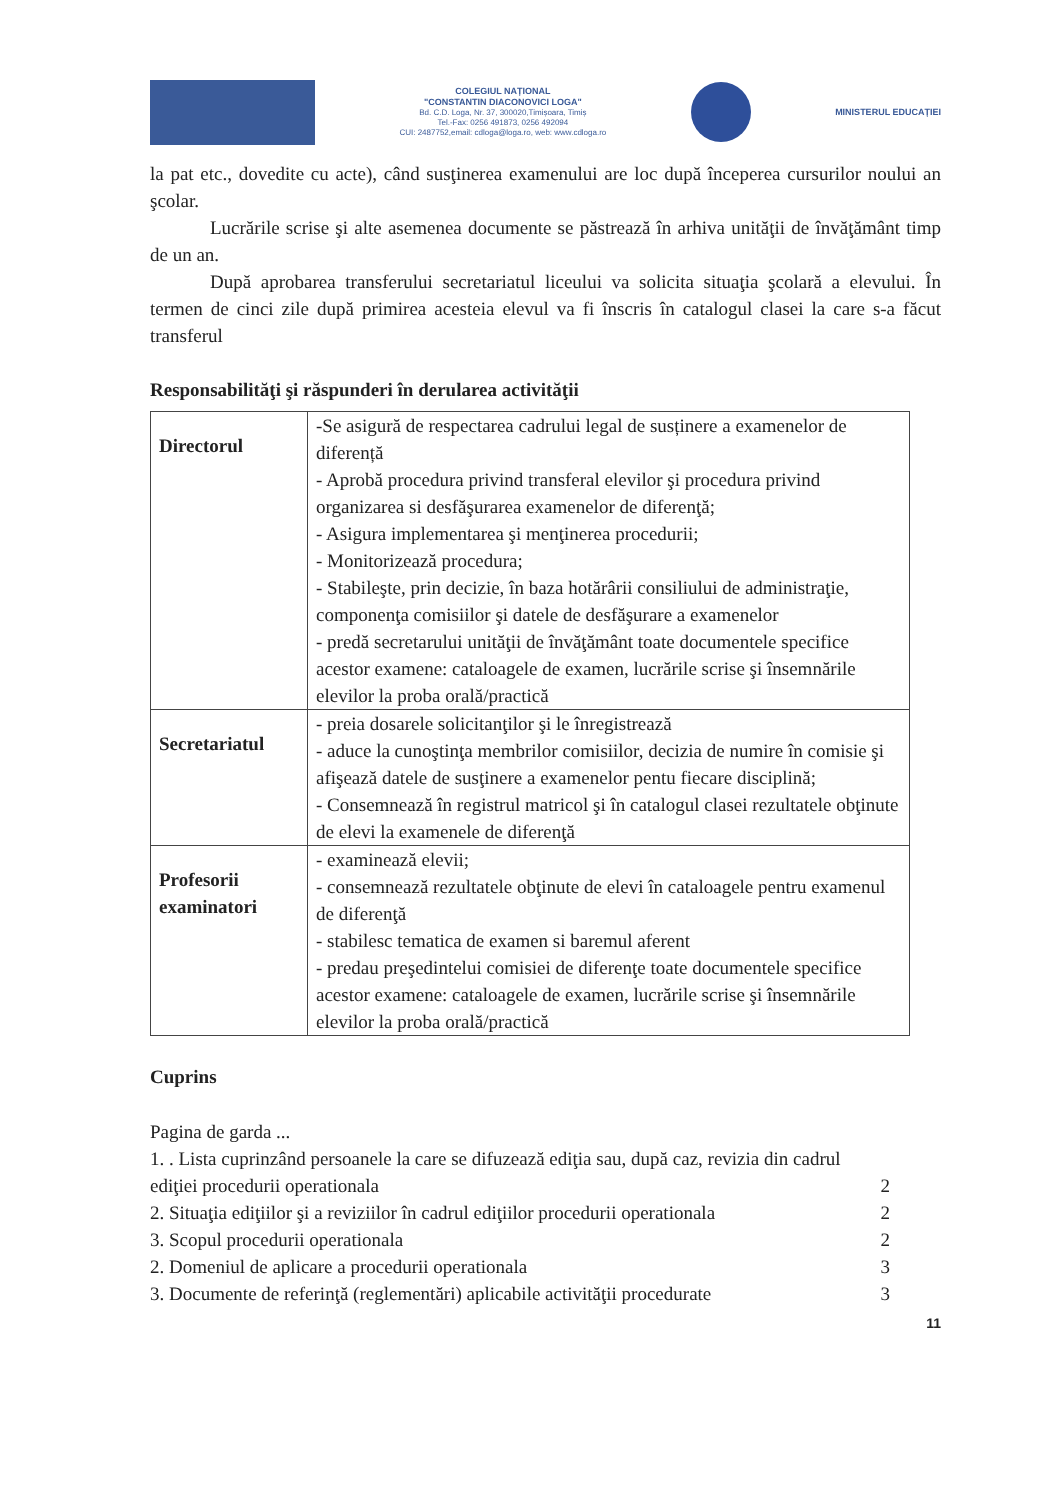COLEGIUL NAȚIONAL
"CONSTANTIN DIACONOVICI LOGA"
Bd. C.D. Loga, Nr. 37, 300020,Timișoara, Timiș
Tel.-Fax: 0256 491873, 0256 492094
CUI: 2487752,email: cdloga@loga.ro, web: www.cdloga.ro
MINISTERUL EDUCAȚIEI
la pat etc., dovedite cu acte), când susţinerea examenului are loc după începerea cursurilor noului an şcolar.
Lucrările scrise şi alte asemenea documente se păstrează în arhiva unităţii de învăţământ timp de un an.
După aprobarea transferului secretariatul liceului va solicita situaţia şcolară a elevului. În termen de cinci zile după primirea acesteia elevul va fi înscris în catalogul clasei la care s-a făcut transferul
Responsabilităţi şi răspunderi în derularea activităţii
| Directorul | -Se asigură de respectarea cadrului legal de susținere a examenelor de diferență - Aprobă procedura privind transferal elevilor şi procedura privind organizarea si desfăşurarea examenelor de diferenţă; - Asigura implementarea şi menţinerea procedurii; - Monitorizează procedura; - Stabileşte, prin decizie, în baza hotărârii consiliului de administraţie, componenţa comisiilor şi datele de desfăşurare a examenelor - predă secretarului unităţii de învăţământ toate documentele specifice acestor examene: cataloagele de examen, lucrările scrise şi însemnările elevilor la proba orală/practică |
| Secretariatul | - preia dosarele solicitanţilor şi le înregistrează - aduce la cunoştinţa membrilor comisiilor, decizia de numire în comisie şi afişează datele de susţinere a examenelor pentu fiecare disciplină; - Consemnează în registrul matricol şi în catalogul clasei rezultatele obţinute de elevi la examenele de diferenţă |
| Profesorii examinatori | - examinează elevii; - consemnează rezultatele obţinute de elevi în cataloagele pentru examenul de diferenţă - stabilesc tematica de examen si baremul aferent - predau preşedintelui comisiei de diferenţe toate documentele specifice acestor examene: cataloagele de examen, lucrările scrise şi însemnările elevilor la proba orală/practică |
Cuprins
Pagina de garda ...
1. . Lista cuprinzând persoanele la care se difuzează ediţia sau, după caz, revizia din cadrul
ediţiei procedurii operationala 2
2. Situaţia ediţiilor şi a reviziilor în cadrul ediţiilor procedurii operationala 2
3. Scopul procedurii operationala 2
2. Domeniul de aplicare a procedurii operationala 3
3. Documente de referinţă (reglementări) aplicabile activităţii procedurate 3
11